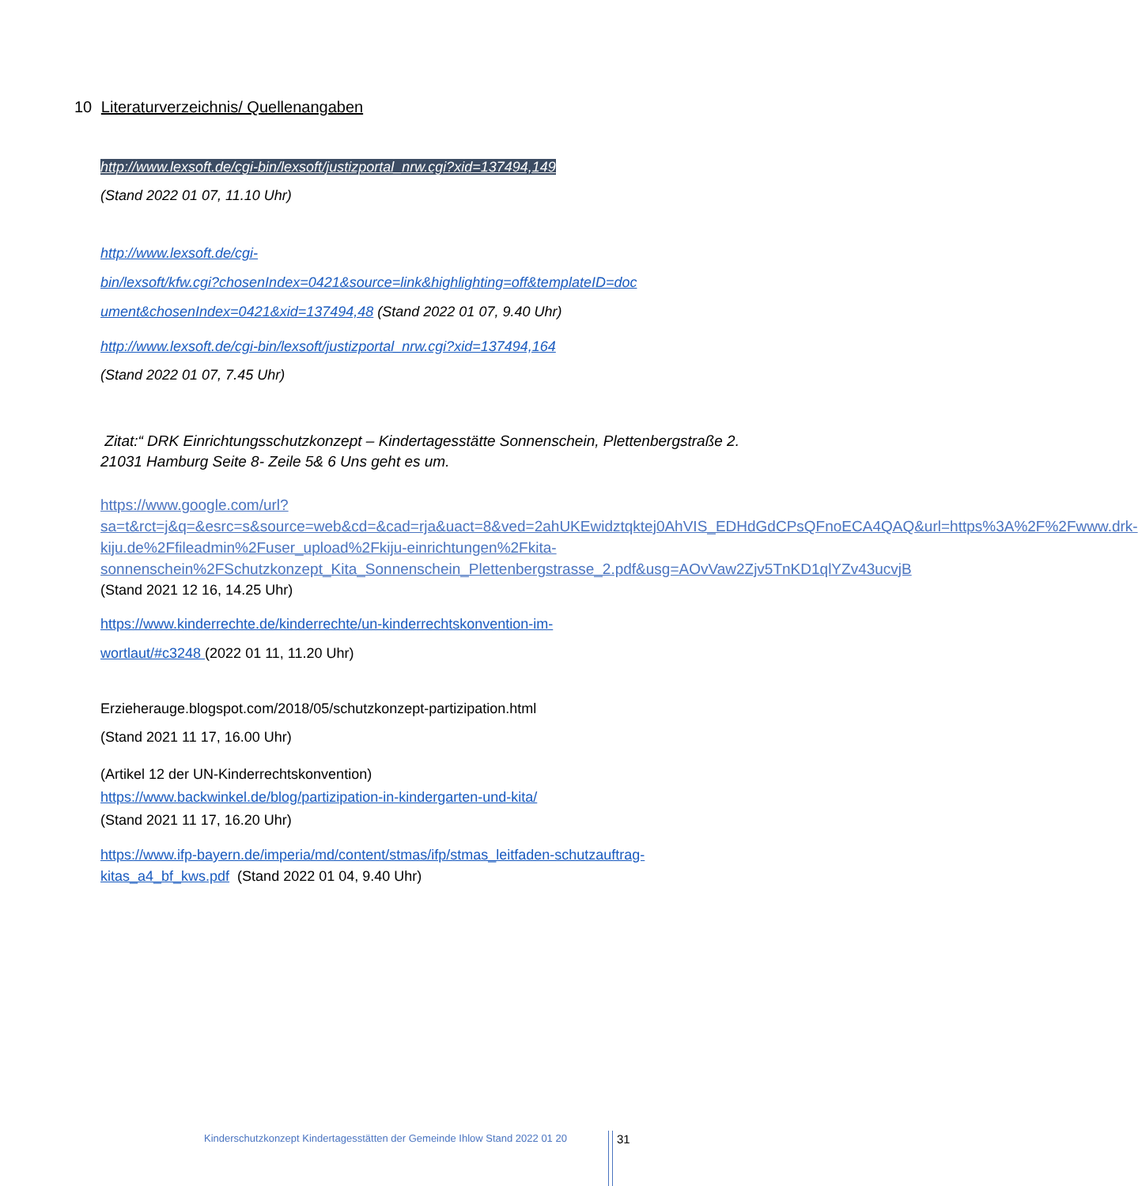10 Literaturverzeichnis/ Quellenangaben
http://www.lexsoft.de/cgi-bin/lexsoft/justizportal_nrw.cgi?xid=137494,149
(Stand 2022 01 07, 11.10 Uhr)
http://www.lexsoft.de/cgi-
bin/lexsoft/kfw.cgi?chosenIndex=0421&source=link&highlighting=off&templateID=doc
ument&chosenIndex=0421&xid=137494,48 (Stand 2022 01 07, 9.40 Uhr)
http://www.lexsoft.de/cgi-bin/lexsoft/justizportal_nrw.cgi?xid=137494,164
(Stand 2022 01 07, 7.45 Uhr)
Zitat:“ DRK Einrichtungsschutzkonzept – Kindertagesstätte Sonnenschein, Plettenbergstraße 2. 21031 Hamburg Seite 8- Zeile 5& 6 Uns geht es um.
https://www.google.com/url?sa=t&rct=j&q=&esrc=s&source=web&cd=&cad=rja&uact=8&ved=2ahUKEwidztqktej0AhVIS_EDHdGdCPsQFnoECA4QAQ&url=https%3A%2F%2Fwww.drk-kiju.de%2Ffileadmin%2Fuser_upload%2Fkiju-einrichtungen%2Fkita-sonnenschein%2FSchutzkonzept_Kita_Sonnenschein_Plettenbergstrasse_2.pdf&usg=AOvVaw2Zjv5TnKD1qlYZv43ucvjB
(Stand 2021 12 16, 14.25 Uhr)
https://www.kinderrechte.de/kinderrechte/un-kinderrechtskonvention-im-
wortlaut/#c3248 (2022 01 11, 11.20 Uhr)
Erzieherauge.blogspot.com/2018/05/schutzkonzept-partizipation.html
(Stand 2021 11 17, 16.00 Uhr)
(Artikel 12 der UN-Kinderrechtskonvention)
https://www.backwinkel.de/blog/partizipation-in-kindergarten-und-kita/
(Stand 2021 11 17, 16.20 Uhr)
https://www.ifp-bayern.de/imperia/md/content/stmas/ifp/stmas_leitfaden-schutzauftrag-kitas_a4_bf_kws.pdf (Stand 2022 01 04, 9.40 Uhr)
Kinderschutzkonzept Kindertagesstätten der Gemeinde Ihlow Stand 2022 01 20
31